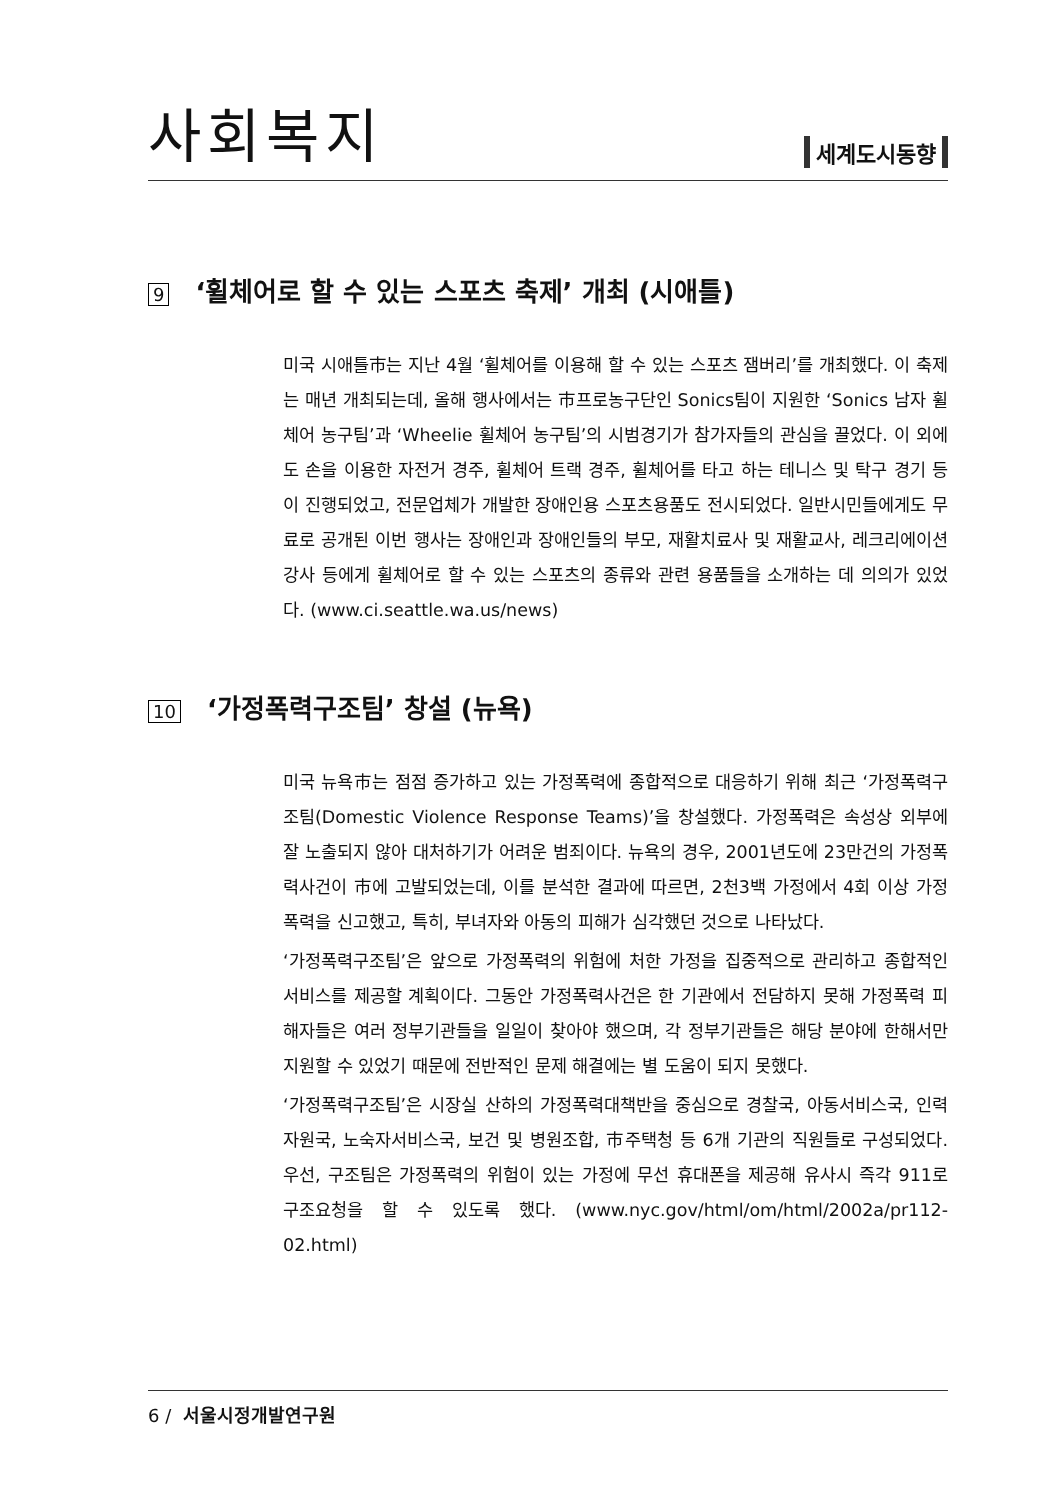사회복지
세계도시동향
9 ‘휠체어로 할 수 있는 스포츠 축제’ 개최 (시애틀)
미국 시애틀市는 지난 4월 ‘휠체어를 이용해 할 수 있는 스포츠 잼버리’를 개최했다. 이 축제는 매년 개최되는데, 올해 행사에서는 市프로농구단인 Sonics팀이 지원한 ‘Sonics 남자 휠체어 농구팀’과 ‘Wheelie 휠체어 농구팀’의 시범경기가 참가자들의 관심을 끌었다. 이 외에도 손을 이용한 자전거 경주, 휠체어 트랙 경주, 휠체어를 타고 하는 테니스 및 탁구 경기 등이 진행되었고, 전문업체가 개발한 장애인용 스포츠용품도 전시되었다. 일반시민들에게도 무료로 공개된 이번 행사는 장애인과 장애인들의 부모, 재활치료사 및 재활교사, 레크리에이션 강사 등에게 휠체어로 할 수 있는 스포츠의 종류와 관련 용품들을 소개하는 데 의의가 있었다. (www.ci.seattle.wa.us/news)
10 ‘가정폭력구조팀’ 창설 (뉴욕)
미국 뉴욕市는 점점 증가하고 있는 가정폭력에 종합적으로 대응하기 위해 최근 ‘가정폭력구조팀(Domestic Violence Response Teams)’을 창설했다. 가정폭력은 속성상 외부에 잘 노출되지 않아 대처하기가 어려운 범죄이다. 뉴욕의 경우, 2001년도에 23만건의 가정폭력사건이 市에 고발되었는데, 이를 분석한 결과에 따르면, 2천3백 가정에서 4회 이상 가정폭력을 신고했고, 특히, 부녀자와 아동의 피해가 심각했던 것으로 나타났다.
‘가정폭력구조팀’은 앞으로 가정폭력의 위험에 처한 가정을 집중적으로 관리하고 종합적인 서비스를 제공할 계획이다. 그동안 가정폭력사건은 한 기관에서 전담하지 못해 가정폭력 피해자들은 여러 정부기관들을 일일이 찾아야 했으며, 각 정부기관들은 해당 분야에 한해서만 지원할 수 있었기 때문에 전반적인 문제 해결에는 별 도움이 되지 못했다.
‘가정폭력구조팀’은 시장실 산하의 가정폭력대책반을 중심으로 경찰국, 아동서비스국, 인력자원국, 노숙자서비스국, 보건 및 병원조합, 市주택청 등 6개 기관의 직원들로 구성되었다. 우선, 구조팀은 가정폭력의 위험이 있는 가정에 무선 휴대폰을 제공해 유사시 즉각 911로 구조요청을 할 수 있도록 했다. (www.nyc.gov/html/om/html/2002a/pr112-02.html)
6 / 서울시정개발연구원